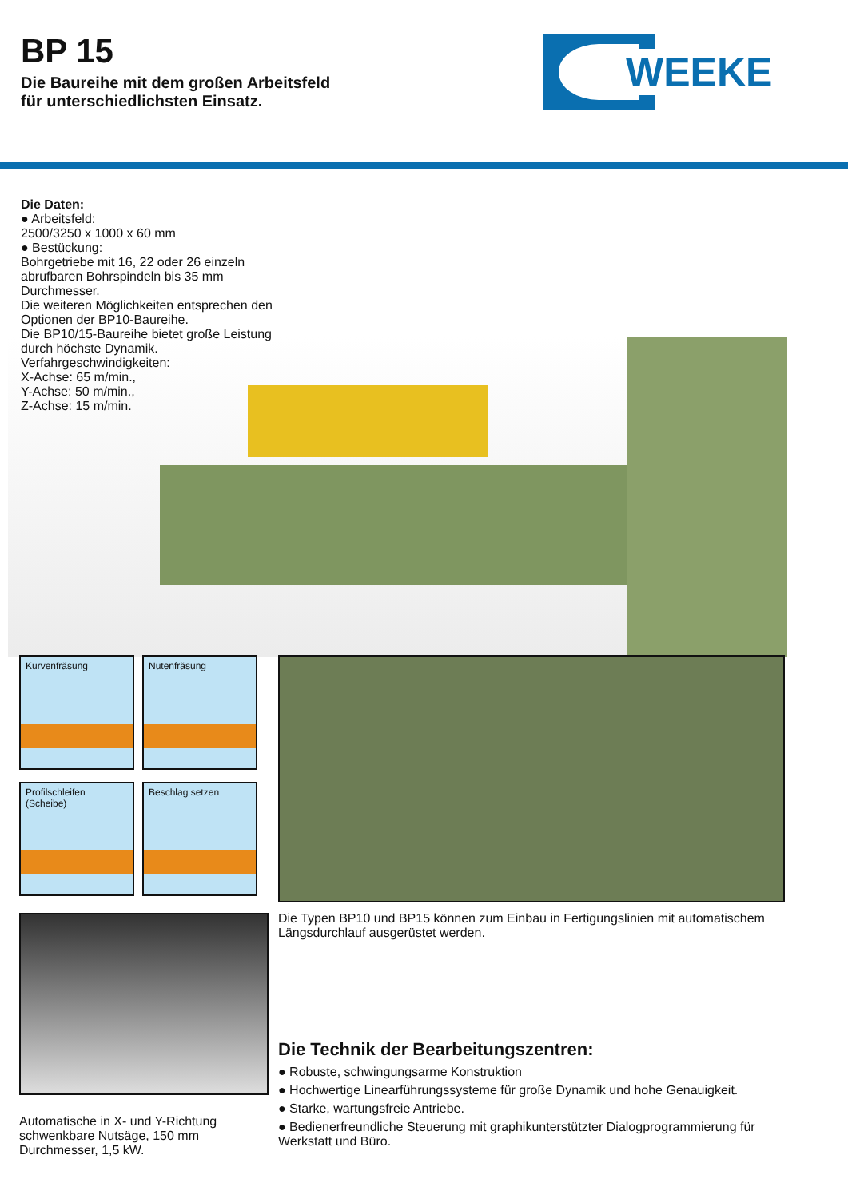BP 15
Die Baureihe mit dem großen Arbeitsfeld
für unterschiedlichsten Einsatz.
WEEKE
Die Daten:
● Arbeitsfeld:
2500/3250 x 1000 x 60 mm
● Bestückung:
Bohrgetriebe mit 16, 22 oder 26 einzeln abrufbaren Bohrspindeln bis 35 mm Durchmesser.
Die weiteren Möglichkeiten entsprechen den Optionen der BP10-Baureihe.
Die BP10/15-Baureihe bietet große Leistung durch höchste Dynamik.
Verfahrgeschwindigkeiten:
X-Achse: 65 m/min.,
Y-Achse: 50 m/min.,
Z-Achse: 15 m/min.
Kurvenfräsung Nutenfräsung
Profilschleifen
(Scheibe)
Beschlag setzen
Die Typen BP10 und BP15 können zum Einbau in Fertigungslinien mit automatischem Längsdurchlauf ausgerüstet werden.
Automatische in X- und Y-Richtung schwenkbare Nutsäge, 150 mm Durchmesser, 1,5 kW.
Die Technik der Bearbeitungszentren:
● Robuste, schwingungsarme Konstruktion
● Hochwertige Linearführungssysteme für große Dynamik und hohe Genauigkeit.
● Starke, wartungsfreie Antriebe.
● Bedienerfreundliche Steuerung mit graphikunterstützter Dialogprogrammierung für Werkstatt und Büro.